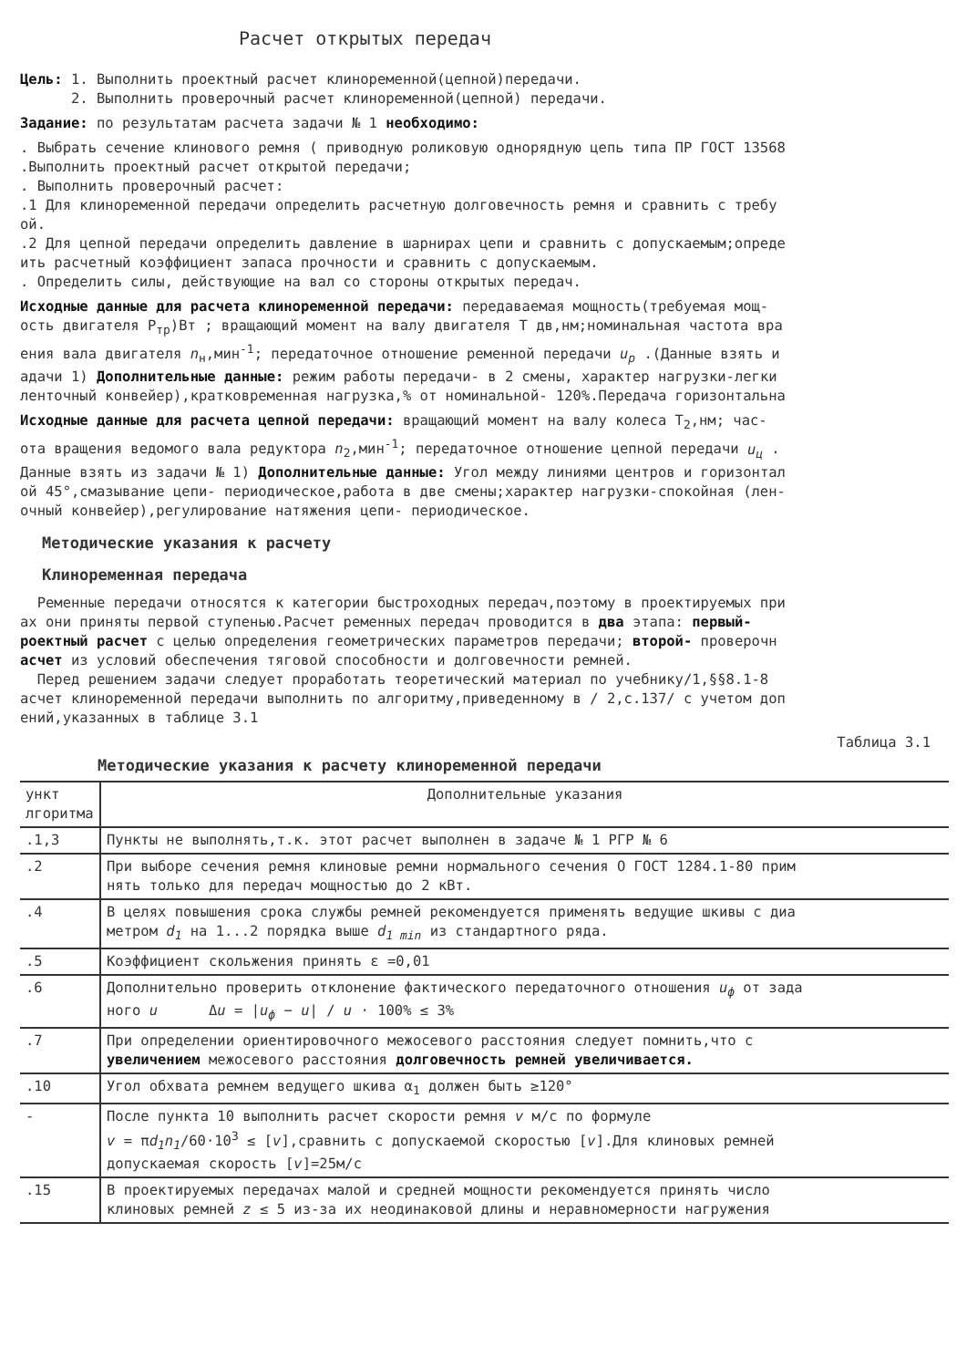Расчет открытых передач
Цель: 1. Выполнить проектный расчет клиноременной(цепной)передачи.
2. Выполнить проверочный расчет клиноременной(цепной) передачи.
Задание: по результатам расчета задачи № 1 необходимо:
. Выбрать сечение клинового ремня ( приводную роликовую однорядную цепь типа ПР ГОСТ 13568
.Выполнить проектный расчет открытой передачи;
. Выполнить проверочный расчет:
.1 Для клиноременной передачи определить расчетную долговечность ремня и сравнить с требу
ой.
.2 Для цепной передачи определить давление в шарнирах цепи и сравнить с допускаемым;опреде
ить расчетный коэффициент запаса прочности и сравнить с допускаемым.
. Определить силы, действующие на вал со стороны открытых передач.
Исходные данные для расчета клиноременной передачи: передаваемая мощность(требуемая мощ-
ость двигателя P<sub>тр</sub>)Вт ; вращающий момент на валу двигателя T дв,нм;номинальная частота вра
ения вала двигателя n<sub>н</sub>,мин<sup>-1</sup>; передаточное отношение ременной передачи u<sub>р</sub> .(Данные взять и
адачи 1) Дополнительные данные: режим работы передачи- в 2 смены, характер нагрузки-легки
ленточный конвейер),кратковременная нагрузка,% от номинальной- 120%.Передача горизонтальна
Исходные данные для расчета цепной передачи: вращающий момент на валу колеса T<sub>2</sub>,нм; час-
ота вращения ведомого вала редуктора n<sub>2</sub>,мин<sup>-1</sup>; передаточное отношение цепной передачи u<sub>ц</sub> .
Данные взять из задачи № 1) Дополнительные данные: Угол между линиями центров и горизонтал
ой 45°,смазывание цепи- периодическое,работа в две смены;характер нагрузки-спокойная (лен-
очный конвейер),регулирование натяжения цепи- периодическое.
Методические указания к расчету
Клиноременная передача
Ременные передачи относятся к категории быстроходных передач,поэтому в проектируемых при
ах они приняты первой ступенью.Расчет ременных передач проводится в два этапа: первый-
роектный расчет с целью определения геометрических параметров передачи; второй- проверочн
асчет из условий обеспечения тяговой способности и долговечности ремней.
Перед решением задачи следует проработать теоретический материал по учебнику/1,§§8.1-8
асчет клиноременной передачи выполнить по алгоритму,приведенному в / 2,с.137/ с учетом доп
ений,указанных в таблице 3.1
Таблица 3.1
Методические указания к расчету клиноременной передачи
| ункт лгоритма | Дополнительные указания |
| --- | --- |
| .1,3 | Пункты не выполнять,т.к. этот расчет выполнен в задаче № 1 РГР № 6 |
| .2 | При выборе сечения ремня клиновые ремни нормального сечения О ГОСТ 1284.1-80 прим нять только для передач мощностью до 2 кВт. |
| .4 | В целях повышения срока службы ремней рекомендуется применять ведущие шкивы с диа метром d<sub>1</sub> на 1...2 порядка выше d<sub>1 min</sub> из стандартного ряда. |
| .5 | Коэффициент скольжения принять ε =0,01 |
| .6 | Дополнительно проверить отклонение фактического передаточного отношения u<sub>ф</sub> от зада ного u Δ u = / u<sub>ф</sub> − u / / u · 100% ≤ 3% |
| .7 | При определении ориентировочного межосевого расстояния следует помнить,что с увеличением межосевого расстояния долговечность ремней увеличивается. |
| .10 | Угол обхвата ремнем ведущего шкива α<sub>1</sub> должен быть ≥120° |
| - | После пункта 10 выполнить расчет скорости ремня v м/с по формуле v = π d<sub>1</sub>n<sub>1</sub> /60·10<sup>3</sup> ≤ [ v ],сравнить с допускаемой скоростью [ v ].Для клиновых ремней допускаемая скорость [ v ]=25м/с |
| .15 | В проектируемых передачах малой и средней мощности рекомендуется принять число клиновых ремней z ≤ 5 из-за их неодинаковой длины и неравномерности нагружения |